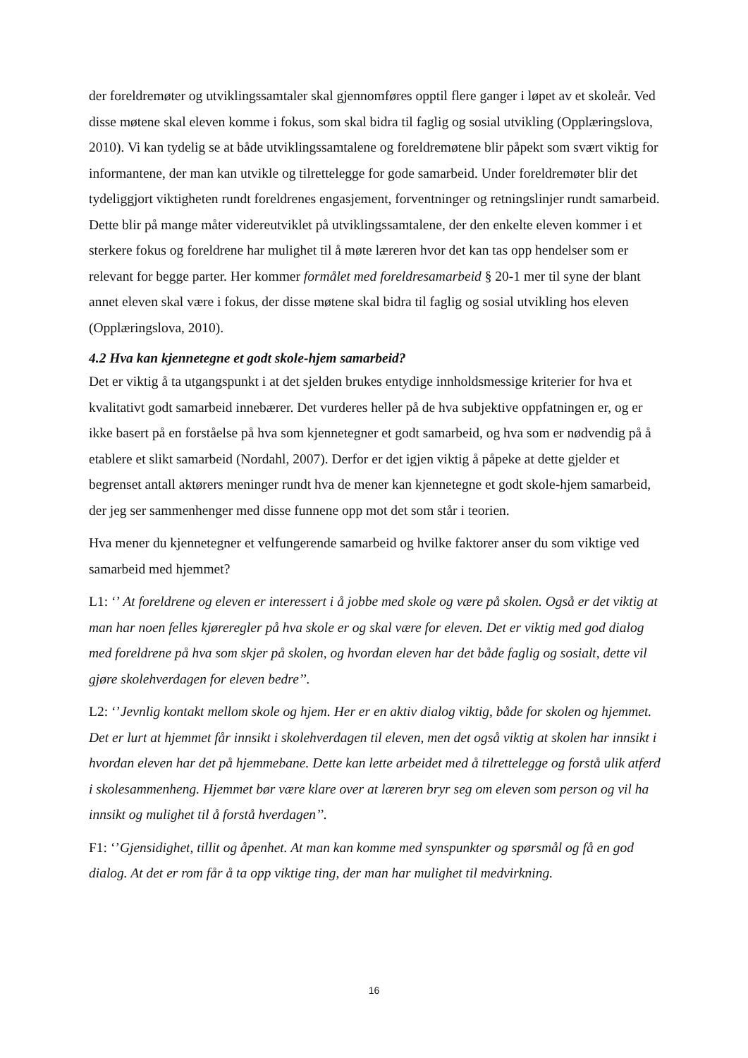der foreldremøter og utviklingssamtaler skal gjennomføres opptil flere ganger i løpet av et skoleår. Ved disse møtene skal eleven komme i fokus, som skal bidra til faglig og sosial utvikling (Opplæringslova, 2010). Vi kan tydelig se at både utviklingssamtalene og foreldremøtene blir påpekt som svært viktig for informantene, der man kan utvikle og tilrettelegge for gode samarbeid. Under foreldremøter blir det tydeliggjort viktigheten rundt foreldrenes engasjement, forventninger og retningslinjer rundt samarbeid. Dette blir på mange måter videreutviklet på utviklingssamtalene, der den enkelte eleven kommer i et sterkere fokus og foreldrene har mulighet til å møte læreren hvor det kan tas opp hendelser som er relevant for begge parter. Her kommer formålet med foreldresamarbeid § 20-1 mer til syne der blant annet eleven skal være i fokus, der disse møtene skal bidra til faglig og sosial utvikling hos eleven (Opplæringslova, 2010).
4.2 Hva kan kjennetegne et godt skole-hjem samarbeid?
Det er viktig å ta utgangspunkt i at det sjelden brukes entydige innholdsmessige kriterier for hva et kvalitativt godt samarbeid innebærer. Det vurderes heller på de hva subjektive oppfatningen er, og er ikke basert på en forståelse på hva som kjennetegner et godt samarbeid, og hva som er nødvendig på å etablere et slikt samarbeid (Nordahl, 2007). Derfor er det igjen viktig å påpeke at dette gjelder et begrenset antall aktørers meninger rundt hva de mener kan kjennetegne et godt skole-hjem samarbeid, der jeg ser sammenhenger med disse funnene opp mot det som står i teorien.
Hva mener du kjennetegner et velfungerende samarbeid og hvilke faktorer anser du som viktige ved samarbeid med hjemmet?
L1: ‘’ At foreldrene og eleven er interessert i å jobbe med skole og være på skolen. Også er det viktig at man har noen felles kjøreregler på hva skole er og skal være for eleven. Det er viktig med god dialog med foreldrene på hva som skjer på skolen, og hvordan eleven har det både faglig og sosialt, dette vil gjøre skolehverdagen for eleven bedre’’.
L2: ‘’Jevnlig kontakt mellom skole og hjem. Her er en aktiv dialog viktig, både for skolen og hjemmet. Det er lurt at hjemmet får innsikt i skolehverdagen til eleven, men det også viktig at skolen har innsikt i hvordan eleven har det på hjemmebane. Dette kan lette arbeidet med å tilrettelegge og forstå ulik atferd i skolesammenheng. Hjemmet bør være klare over at læreren bryr seg om eleven som person og vil ha innsikt og mulighet til å forstå hverdagen’’.
F1: ‘’Gjensidighet, tillit og åpenhet. At man kan komme med synspunkter og spørsmål og få en god dialog. At det er rom får å ta opp viktige ting, der man har mulighet til medvirkning.
16